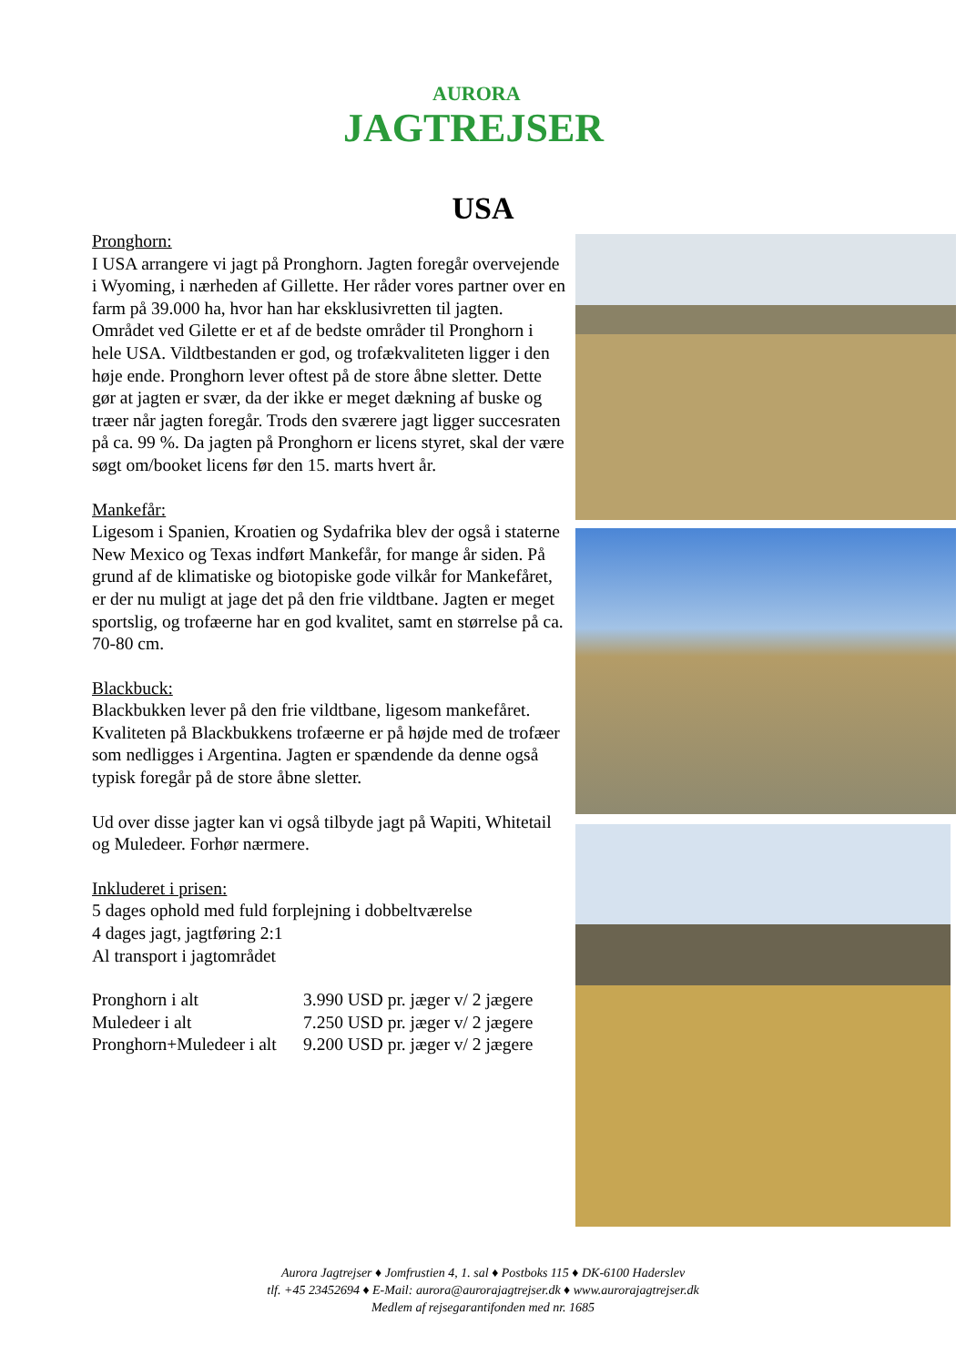AURORA
JAGTREJSER
USA
Pronghorn:
I USA arrangere vi jagt på Pronghorn. Jagten foregår overvejende i Wyoming, i nærheden af Gillette. Her råder vores partner over en farm på 39.000 ha, hvor han har eksklusivretten til jagten. Området ved Gilette er et af de bedste områder til Pronghorn i hele USA. Vildtbestanden er god, og trofækvaliteten ligger i den høje ende. Pronghorn lever oftest på de store åbne sletter. Dette gør at jagten er svær, da der ikke er meget dækning af buske og træer når jagten foregår. Trods den sværere jagt ligger succesraten på ca. 99 %. Da jagten på Pronghorn er licens styret, skal der være søgt om/booket licens før den 15. marts hvert år.
Mankefår:
Ligesom i Spanien, Kroatien og Sydafrika blev der også i staterne New Mexico og Texas indført Mankefår, for mange år siden. På grund af de klimatiske og biotopiske gode vilkår for Mankefåret, er der nu muligt at jage det på den frie vildtbane. Jagten er meget sportslig, og trofæerne har en god kvalitet, samt en størrelse på ca. 70-80 cm.
Blackbuck:
Blackbukken lever på den frie vildtbane, ligesom mankefåret. Kvaliteten på Blackbukkens trofæerne er på højde med de trofæer som nedligges i Argentina. Jagten er spændende da denne også typisk foregår på de store åbne sletter.
Ud over disse jagter kan vi også tilbyde jagt på Wapiti, Whitetail og Muledeer. Forhør nærmere.
Inkluderet i prisen:
5 dages ophold med fuld forplejning i dobbeltværelse
4 dages jagt, jagtføring 2:1
Al transport i jagtområdet
| Pronghorn i alt | 3.990 USD pr. jæger v/ 2 jægere |
| Muledeer i alt | 7.250 USD pr. jæger v/ 2 jægere |
| Pronghorn+Muledeer i alt | 9.200 USD pr. jæger v/ 2 jægere |
Aurora Jagtrejser ♦ Jomfrustien 4, 1. sal ♦ Postboks 115 ♦ DK-6100 Haderslev
tlf. +45 23452694 ♦ E-Mail: aurora@aurorajagtrejser.dk ♦ www.aurorajagtrejser.dk
Medlem af rejsegarantifonden med nr. 1685